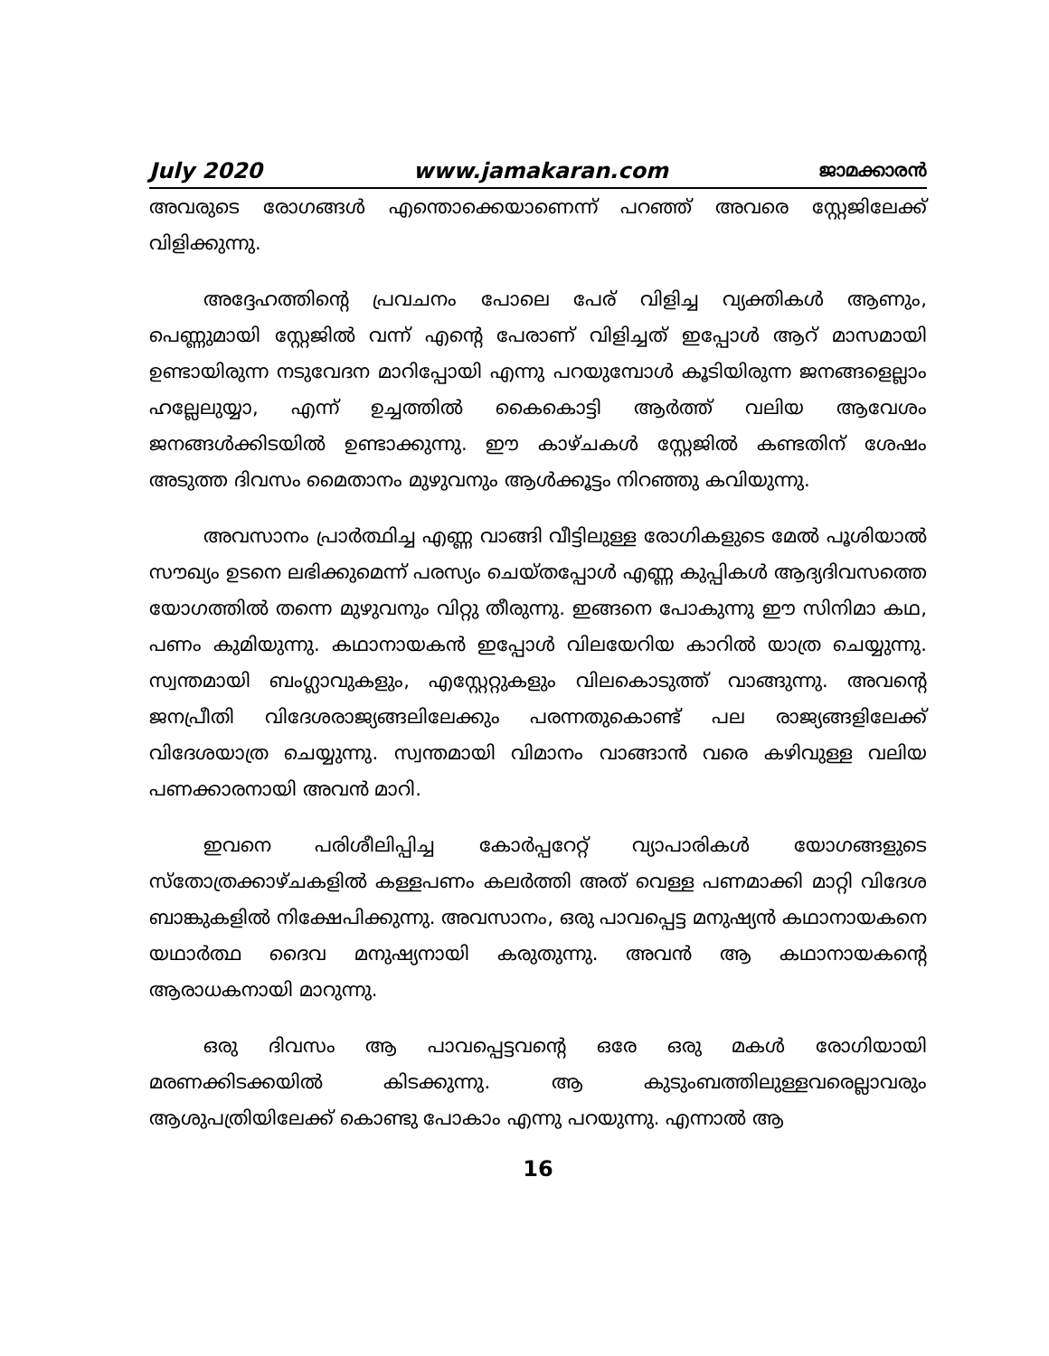July 2020 www.jamakaran.com ജാമക്കാരൻ
അവരുടെ രോഗങ്ങൾ എന്തൊക്കെയാണെന്ന് പറഞ്ഞ് അവരെ സ്റ്റേജിലേക്ക് വിളിക്കുന്നു.
അദ്ദേഹത്തിന്റെ പ്രവചനം പോലെ പേര് വിളിച്ച വ്യക്തികൾ ആണും, പെണ്ണുമായി സ്റ്റേജിൽ വന്ന് എന്റെ പേരാണ് വിളിച്ചത് ഇപ്പോൾ ആറ് മാസമായി ഉണ്ടായിരുന്ന നടുവേദന മാറിപ്പോയി എന്നു പറയുമ്പോൾ കൂടിയിരുന്ന ജനങ്ങളെല്ലാം ഹല്ലേലുയ്യാ, എന്ന് ഉച്ചത്തിൽ കൈകൊട്ടി ആർത്ത് വലിയ ആവേശം ജനങ്ങൾക്കിടയിൽ ഉണ്ടാക്കുന്നു. ഈ കാഴ്ചകൾ സ്റ്റേജിൽ കണ്ടതിന് ശേഷം അടുത്ത ദിവസം മൈതാനം മുഴുവനും ആൾക്കൂട്ടം നിറഞ്ഞു കവിയുന്നു.
അവസാനം പ്രാർത്ഥിച്ച എണ്ണ വാങ്ങി വീട്ടിലുള്ള രോഗികളുടെ മേൽ പൂശിയാൽ സൗഖ്യം ഉടനെ ലഭിക്കുമെന്ന് പരസ്യം ചെയ്തപ്പോൾ എണ്ണ കുപ്പികൾ ആദ്യദിവസത്തെ യോഗത്തിൽ തന്നെ മുഴുവനും വിറ്റു തീരുന്നു. ഇങ്ങനെ പോകുന്നു ഈ സിനിമാ കഥ, പണം കുമിയുന്നു. കഥാനായകൻ ഇപ്പോൾ വിലയേറിയ കാറിൽ യാത്ര ചെയ്യുന്നു. സ്വന്തമായി ബംഗ്ലാവുകളും, എസ്റ്റേറ്റുകളും വിലകൊടുത്ത് വാങ്ങുന്നു. അവന്റെ ജനപ്രീതി വിദേശരാജ്യങ്ങലിലേക്കും പരന്നതുകൊണ്ട് പല രാജ്യങ്ങളിലേക്ക് വിദേശയാത്ര ചെയ്യുന്നു. സ്വന്തമായി വിമാനം വാങ്ങാൻ വരെ കഴിവുള്ള വലിയ പണക്കാരനായി അവൻ മാറി.
ഇവനെ പരിശീലിപ്പിച്ച കോർപ്പറേറ്റ് വ്യാപാരികൾ യോഗങ്ങളുടെ സ്തോത്രക്കാഴ്ചകളിൽ കള്ളപണം കലർത്തി അത് വെള്ള പണമാക്കി മാറ്റി വിദേശ ബാങ്കുകളിൽ നിക്ഷേപിക്കുന്നു. അവസാനം, ഒരു പാവപ്പെട്ട മനുഷ്യൻ കഥാനായകനെ യഥാർത്ഥ ദൈവ മനുഷ്യനായി കരുതുന്നു. അവൻ ആ കഥാനായകന്റെ ആരാധകനായി മാറുന്നു.
ഒരു ദിവസം ആ പാവപ്പെട്ടവന്റെ ഒരേ ഒരു മകൾ രോഗിയായി മരണക്കിടക്കയിൽ കിടക്കുന്നു. ആ കുടുംബത്തിലുള്ളവരെല്ലാവരും ആശുപത്രിയിലേക്ക് കൊണ്ടു പോകാം എന്നു പറയുന്നു. എന്നാൽ ആ
16